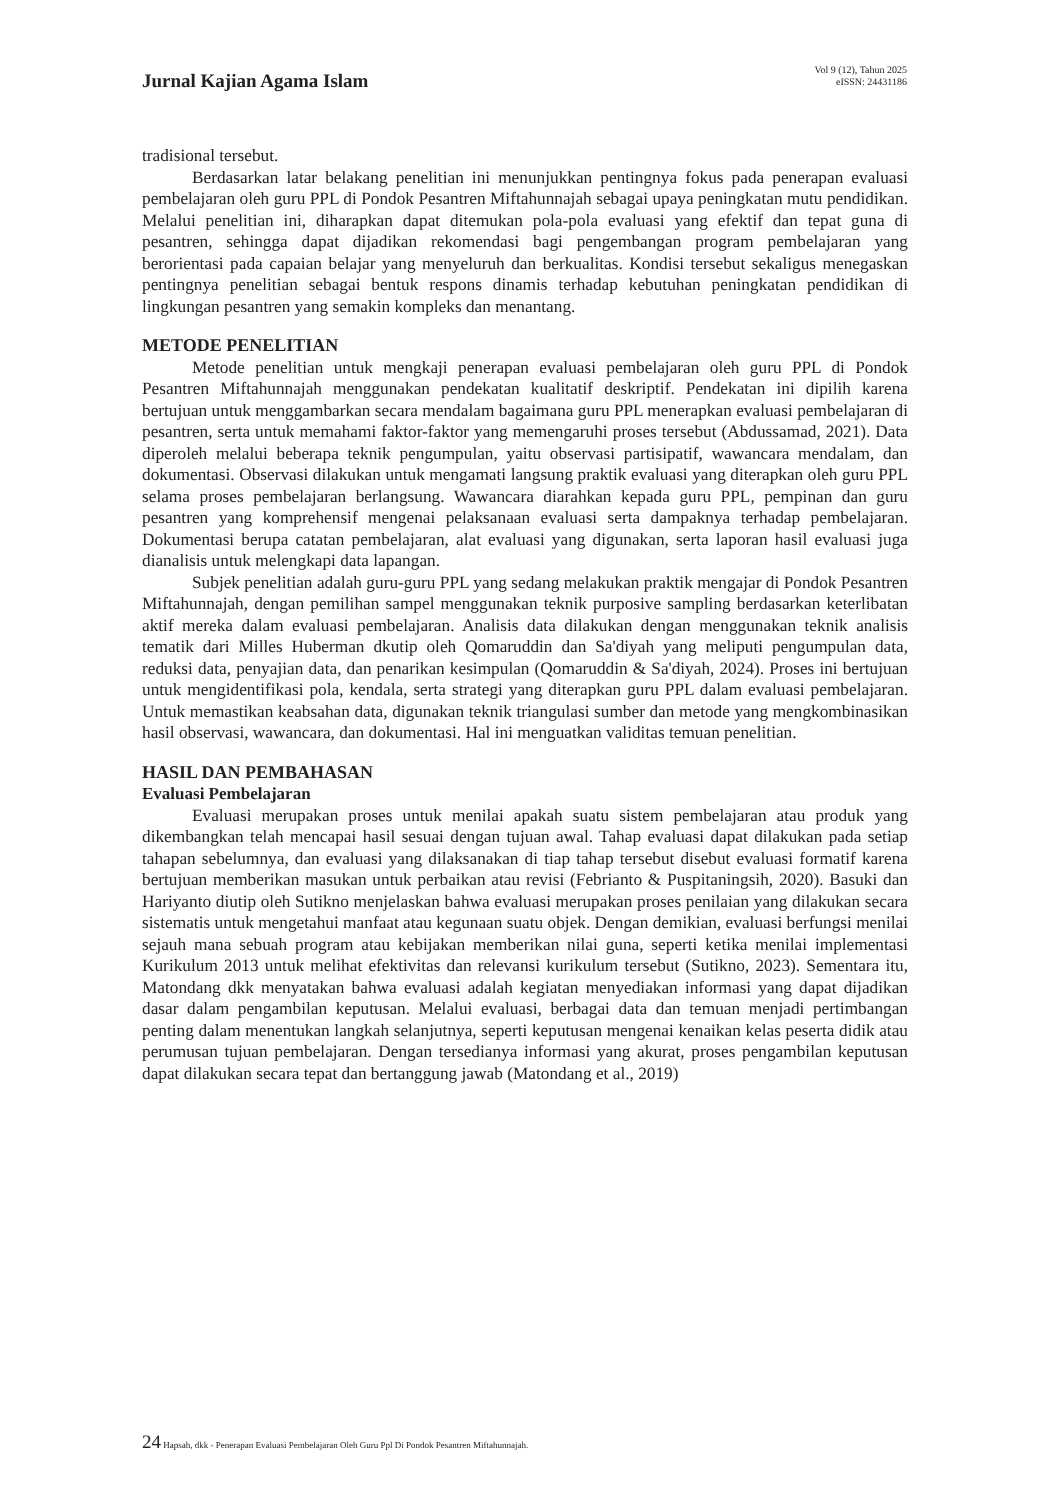Jurnal Kajian Agama Islam
Vol 9 (12), Tahun 2025
eISSN: 24431186
tradisional tersebut.
Berdasarkan latar belakang penelitian ini menunjukkan pentingnya fokus pada penerapan evaluasi pembelajaran oleh guru PPL di Pondok Pesantren Miftahunnajah sebagai upaya peningkatan mutu pendidikan. Melalui penelitian ini, diharapkan dapat ditemukan pola-pola evaluasi yang efektif dan tepat guna di pesantren, sehingga dapat dijadikan rekomendasi bagi pengembangan program pembelajaran yang berorientasi pada capaian belajar yang menyeluruh dan berkualitas. Kondisi tersebut sekaligus menegaskan pentingnya penelitian sebagai bentuk respons dinamis terhadap kebutuhan peningkatan pendidikan di lingkungan pesantren yang semakin kompleks dan menantang.
METODE PENELITIAN
Metode penelitian untuk mengkaji penerapan evaluasi pembelajaran oleh guru PPL di Pondok Pesantren Miftahunnajah menggunakan pendekatan kualitatif deskriptif. Pendekatan ini dipilih karena bertujuan untuk menggambarkan secara mendalam bagaimana guru PPL menerapkan evaluasi pembelajaran di pesantren, serta untuk memahami faktor-faktor yang memengaruhi proses tersebut (Abdussamad, 2021). Data diperoleh melalui beberapa teknik pengumpulan, yaitu observasi partisipatif, wawancara mendalam, dan dokumentasi. Observasi dilakukan untuk mengamati langsung praktik evaluasi yang diterapkan oleh guru PPL selama proses pembelajaran berlangsung. Wawancara diarahkan kepada guru PPL, pempinan dan guru pesantren yang komprehensif mengenai pelaksanaan evaluasi serta dampaknya terhadap pembelajaran. Dokumentasi berupa catatan pembelajaran, alat evaluasi yang digunakan, serta laporan hasil evaluasi juga dianalisis untuk melengkapi data lapangan.
Subjek penelitian adalah guru-guru PPL yang sedang melakukan praktik mengajar di Pondok Pesantren Miftahunnajah, dengan pemilihan sampel menggunakan teknik purposive sampling berdasarkan keterlibatan aktif mereka dalam evaluasi pembelajaran. Analisis data dilakukan dengan menggunakan teknik analisis tematik dari Milles Huberman dkutip oleh Qomaruddin dan Sa'diyah yang meliputi pengumpulan data, reduksi data, penyajian data, dan penarikan kesimpulan (Qomaruddin & Sa'diyah, 2024). Proses ini bertujuan untuk mengidentifikasi pola, kendala, serta strategi yang diterapkan guru PPL dalam evaluasi pembelajaran. Untuk memastikan keabsahan data, digunakan teknik triangulasi sumber dan metode yang mengkombinasikan hasil observasi, wawancara, dan dokumentasi. Hal ini menguatkan validitas temuan penelitian.
HASIL DAN PEMBAHASAN
Evaluasi Pembelajaran
Evaluasi merupakan proses untuk menilai apakah suatu sistem pembelajaran atau produk yang dikembangkan telah mencapai hasil sesuai dengan tujuan awal. Tahap evaluasi dapat dilakukan pada setiap tahapan sebelumnya, dan evaluasi yang dilaksanakan di tiap tahap tersebut disebut evaluasi formatif karena bertujuan memberikan masukan untuk perbaikan atau revisi (Febrianto & Puspitaningsih, 2020). Basuki dan Hariyanto diutip oleh Sutikno menjelaskan bahwa evaluasi merupakan proses penilaian yang dilakukan secara sistematis untuk mengetahui manfaat atau kegunaan suatu objek. Dengan demikian, evaluasi berfungsi menilai sejauh mana sebuah program atau kebijakan memberikan nilai guna, seperti ketika menilai implementasi Kurikulum 2013 untuk melihat efektivitas dan relevansi kurikulum tersebut (Sutikno, 2023). Sementara itu, Matondang dkk menyatakan bahwa evaluasi adalah kegiatan menyediakan informasi yang dapat dijadikan dasar dalam pengambilan keputusan. Melalui evaluasi, berbagai data dan temuan menjadi pertimbangan penting dalam menentukan langkah selanjutnya, seperti keputusan mengenai kenaikan kelas peserta didik atau perumusan tujuan pembelajaran. Dengan tersedianya informasi yang akurat, proses pengambilan keputusan dapat dilakukan secara tepat dan bertanggung jawab (Matondang et al., 2019)
24 Hapsah, dkk - Penerapan Evaluasi Pembelajaran Oleh Guru Ppl Di Pondok Pesantren Miftahunnajah.